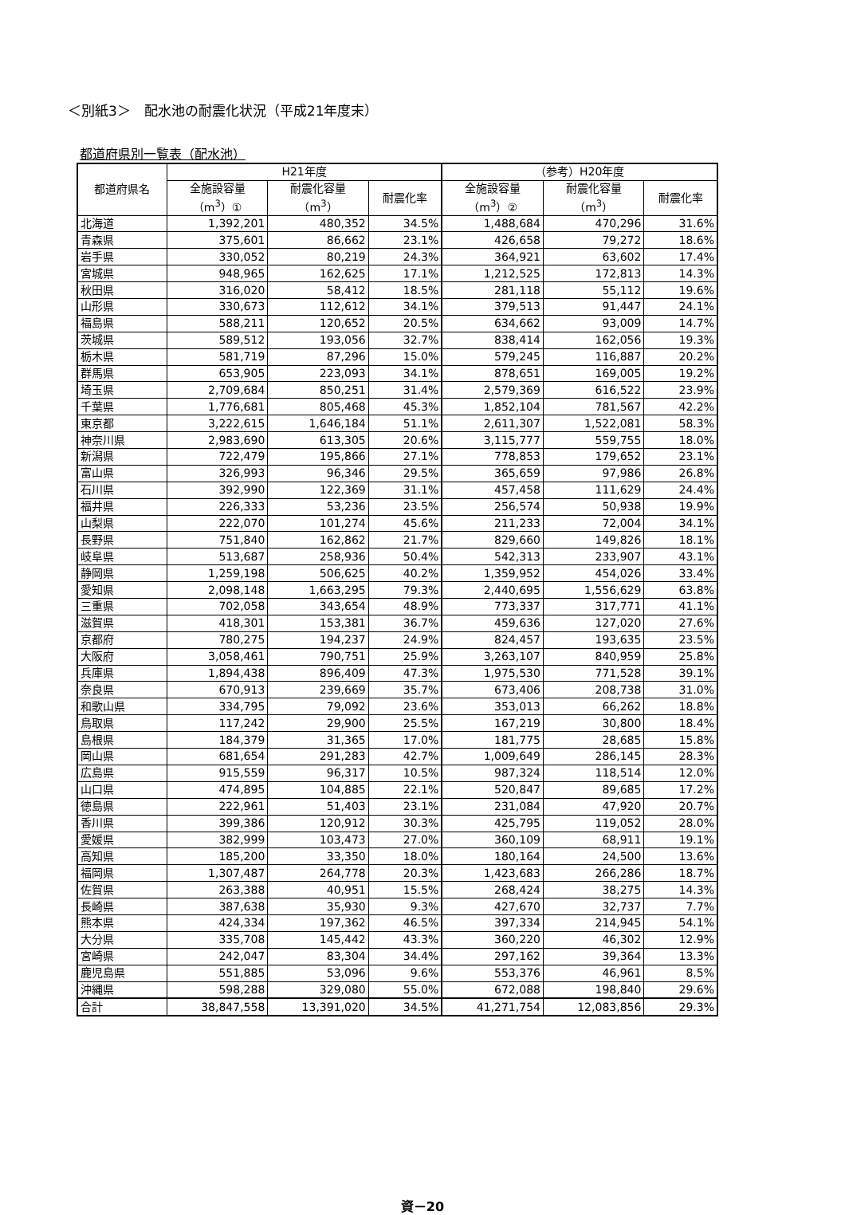＜別紙3＞　配水池の耐震化状況（平成21年度末）
都道府県別一覧表（配水池）
| 都道府県名 | H21年度 | | | （参考）H20年度 | | |
| --- | --- | --- | --- | --- | --- | --- |
| | 全施設容量 （m<sup>3</sup>）① | 耐震化容量 （m<sup>3</sup>） | 耐震化率 | 全施設容量 （m<sup>3</sup>）② | 耐震化容量 （m<sup>3</sup>） | 耐震化率 |
| 北海道 | 1,392,201 | 480,352 | 34.5% | 1,488,684 | 470,296 | 31.6% |
| 青森県 | 375,601 | 86,662 | 23.1% | 426,658 | 79,272 | 18.6% |
| 岩手県 | 330,052 | 80,219 | 24.3% | 364,921 | 63,602 | 17.4% |
| 宮城県 | 948,965 | 162,625 | 17.1% | 1,212,525 | 172,813 | 14.3% |
| 秋田県 | 316,020 | 58,412 | 18.5% | 281,118 | 55,112 | 19.6% |
| 山形県 | 330,673 | 112,612 | 34.1% | 379,513 | 91,447 | 24.1% |
| 福島県 | 588,211 | 120,652 | 20.5% | 634,662 | 93,009 | 14.7% |
| 茨城県 | 589,512 | 193,056 | 32.7% | 838,414 | 162,056 | 19.3% |
| 栃木県 | 581,719 | 87,296 | 15.0% | 579,245 | 116,887 | 20.2% |
| 群馬県 | 653,905 | 223,093 | 34.1% | 878,651 | 169,005 | 19.2% |
| 埼玉県 | 2,709,684 | 850,251 | 31.4% | 2,579,369 | 616,522 | 23.9% |
| 千葉県 | 1,776,681 | 805,468 | 45.3% | 1,852,104 | 781,567 | 42.2% |
| 東京都 | 3,222,615 | 1,646,184 | 51.1% | 2,611,307 | 1,522,081 | 58.3% |
| 神奈川県 | 2,983,690 | 613,305 | 20.6% | 3,115,777 | 559,755 | 18.0% |
| 新潟県 | 722,479 | 195,866 | 27.1% | 778,853 | 179,652 | 23.1% |
| 富山県 | 326,993 | 96,346 | 29.5% | 365,659 | 97,986 | 26.8% |
| 石川県 | 392,990 | 122,369 | 31.1% | 457,458 | 111,629 | 24.4% |
| 福井県 | 226,333 | 53,236 | 23.5% | 256,574 | 50,938 | 19.9% |
| 山梨県 | 222,070 | 101,274 | 45.6% | 211,233 | 72,004 | 34.1% |
| 長野県 | 751,840 | 162,862 | 21.7% | 829,660 | 149,826 | 18.1% |
| 岐阜県 | 513,687 | 258,936 | 50.4% | 542,313 | 233,907 | 43.1% |
| 静岡県 | 1,259,198 | 506,625 | 40.2% | 1,359,952 | 454,026 | 33.4% |
| 愛知県 | 2,098,148 | 1,663,295 | 79.3% | 2,440,695 | 1,556,629 | 63.8% |
| 三重県 | 702,058 | 343,654 | 48.9% | 773,337 | 317,771 | 41.1% |
| 滋賀県 | 418,301 | 153,381 | 36.7% | 459,636 | 127,020 | 27.6% |
| 京都府 | 780,275 | 194,237 | 24.9% | 824,457 | 193,635 | 23.5% |
| 大阪府 | 3,058,461 | 790,751 | 25.9% | 3,263,107 | 840,959 | 25.8% |
| 兵庫県 | 1,894,438 | 896,409 | 47.3% | 1,975,530 | 771,528 | 39.1% |
| 奈良県 | 670,913 | 239,669 | 35.7% | 673,406 | 208,738 | 31.0% |
| 和歌山県 | 334,795 | 79,092 | 23.6% | 353,013 | 66,262 | 18.8% |
| 鳥取県 | 117,242 | 29,900 | 25.5% | 167,219 | 30,800 | 18.4% |
| 島根県 | 184,379 | 31,365 | 17.0% | 181,775 | 28,685 | 15.8% |
| 岡山県 | 681,654 | 291,283 | 42.7% | 1,009,649 | 286,145 | 28.3% |
| 広島県 | 915,559 | 96,317 | 10.5% | 987,324 | 118,514 | 12.0% |
| 山口県 | 474,895 | 104,885 | 22.1% | 520,847 | 89,685 | 17.2% |
| 徳島県 | 222,961 | 51,403 | 23.1% | 231,084 | 47,920 | 20.7% |
| 香川県 | 399,386 | 120,912 | 30.3% | 425,795 | 119,052 | 28.0% |
| 愛媛県 | 382,999 | 103,473 | 27.0% | 360,109 | 68,911 | 19.1% |
| 高知県 | 185,200 | 33,350 | 18.0% | 180,164 | 24,500 | 13.6% |
| 福岡県 | 1,307,487 | 264,778 | 20.3% | 1,423,683 | 266,286 | 18.7% |
| 佐賀県 | 263,388 | 40,951 | 15.5% | 268,424 | 38,275 | 14.3% |
| 長崎県 | 387,638 | 35,930 | 9.3% | 427,670 | 32,737 | 7.7% |
| 熊本県 | 424,334 | 197,362 | 46.5% | 397,334 | 214,945 | 54.1% |
| 大分県 | 335,708 | 145,442 | 43.3% | 360,220 | 46,302 | 12.9% |
| 宮崎県 | 242,047 | 83,304 | 34.4% | 297,162 | 39,364 | 13.3% |
| 鹿児島県 | 551,885 | 53,096 | 9.6% | 553,376 | 46,961 | 8.5% |
| 沖縄県 | 598,288 | 329,080 | 55.0% | 672,088 | 198,840 | 29.6% |
| 合計 | 38,847,558 | 13,391,020 | 34.5% | 41,271,754 | 12,083,856 | 29.3% |
資－20